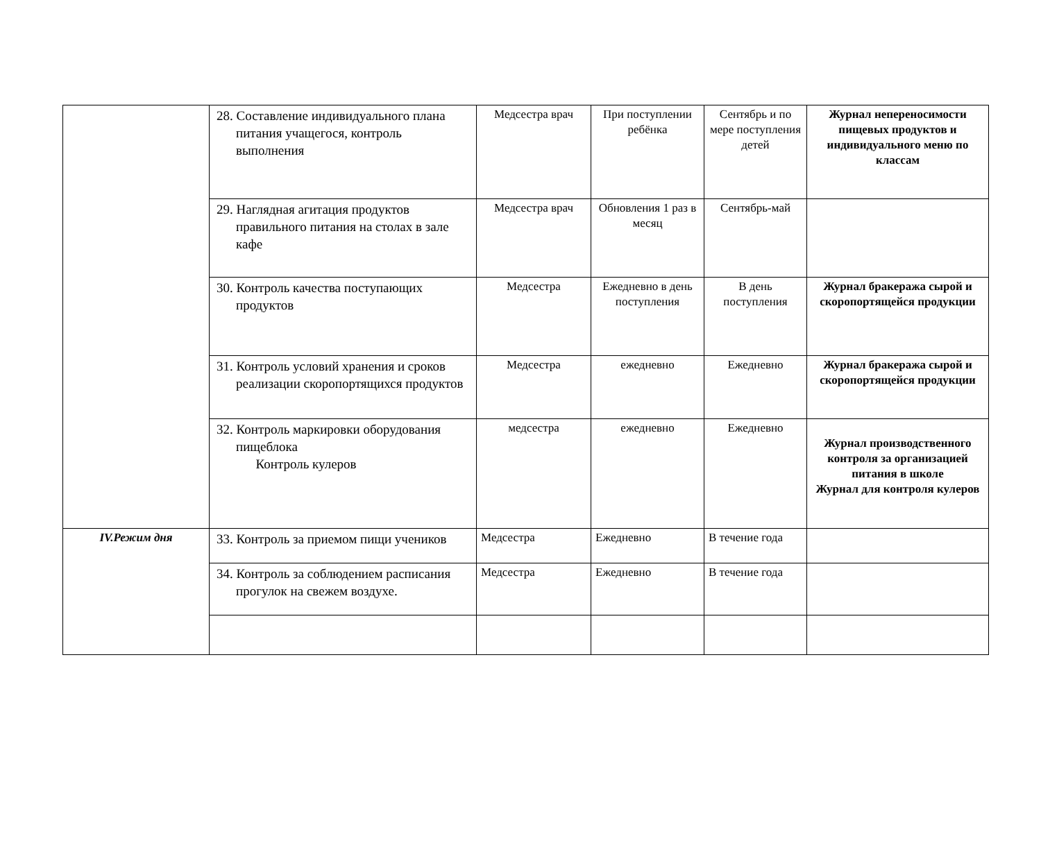| | 28. Составление индивидуального плана питания учащегося, контроль выполнения | Медсестра врач | При поступлении ребёнка | Сентябрь и по мере поступления детей | Журнал непереносимости пищевых продуктов и индивидуального меню по классам |
| | 29. Наглядная агитация продуктов правильного питания на столах в зале кафе | Медсестра врач | Обновления 1 раз в месяц | Сентябрь-май | |
| | 30. Контроль качества поступающих продуктов | Медсестра | Ежедневно в день поступления | В день поступления | Журнал бракеража сырой и скоропортящейся продукции |
| | 31. Контроль условий хранения и сроков реализации скоропортящихся продуктов | Медсестра | ежедневно | Ежедневно | Журнал бракеража сырой и скоропортящейся продукции |
| | 32. Контроль маркировки оборудования пищеблока Контроль кулеров | медсестра | ежедневно | Ежедневно | Журнал производственного контроля за организацией питания в школе Журнал для контроля кулеров |
| IV.Режим дня | 33. Контроль за приемом пищи учеников | Медсестра | Ежедневно | В течение года | |
| | 34. Контроль за соблюдением расписания прогулок на свежем воздухе. | Медсестра | Ежедневно | В течение года | |